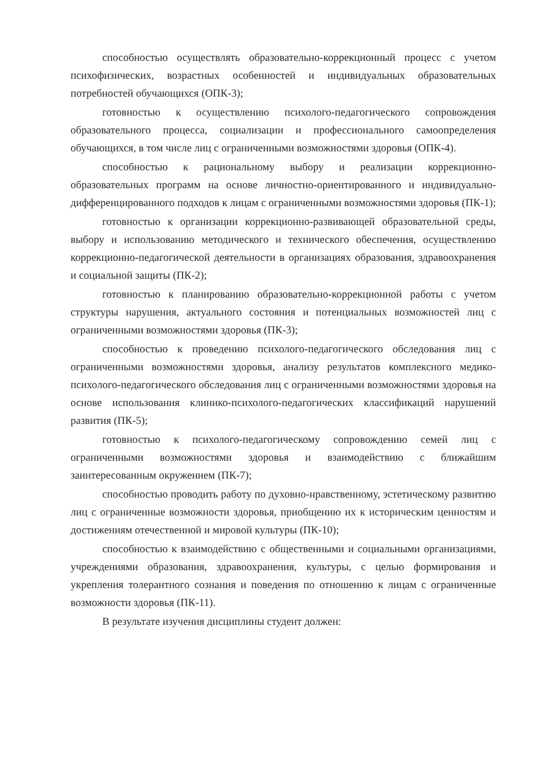способностью осуществлять образовательно-коррекционный процесс с учетом психофизических, возрастных особенностей и индивидуальных образовательных потребностей обучающихся (ОПК-3);
готовностью к осуществлению психолого-педагогического сопровождения образовательного процесса, социализации и профессионального самоопределения обучающихся, в том числе лиц с ограниченными возможностями здоровья (ОПК-4).
способностью к рациональному выбору и реализации коррекционно-образовательных программ на основе личностно-ориентированного и индивидуально-дифференцированного подходов к лицам с ограниченными возможностями здоровья (ПК-1);
готовностью к организации коррекционно-развивающей образовательной среды, выбору и использованию методического и технического обеспечения, осуществлению коррекционно-педагогической деятельности в организациях образования, здравоохранения и социальной защиты (ПК-2);
готовностью к планированию образовательно-коррекционной работы с учетом структуры нарушения, актуального состояния и потенциальных возможностей лиц с ограниченными возможностями здоровья (ПК-3);
способностью к проведению психолого-педагогического обследования лиц с ограниченными возможностями здоровья, анализу результатов комплексного медико-психолого-педагогического обследования лиц с ограниченными возможностями здоровья на основе использования клинико-психолого-педагогических классификаций нарушений развития (ПК-5);
готовностью к психолого-педагогическому сопровождению семей лиц с ограниченными возможностями здоровья и взаимодействию с ближайшим заинтересованным окружением (ПК-7);
способностью проводить работу по духовно-нравственному, эстетическому развитию лиц с ограниченные возможности здоровья, приобщению их к историческим ценностям и достижениям отечественной и мировой культуры (ПК-10);
способностью к взаимодействию с общественными и социальными организациями, учреждениями образования, здравоохранения, культуры, с целью формирования и укрепления толерантного сознания и поведения по отношению к лицам с ограниченные возможности здоровья (ПК-11).
В результате изучения дисциплины студент должен: